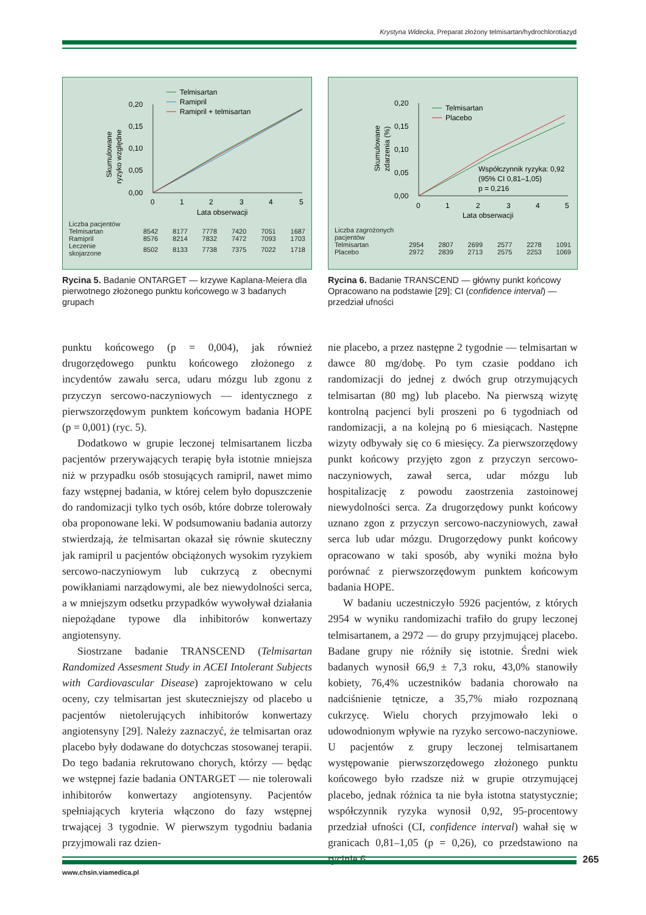Krystyna Widecka, Preparat złożony telmisartan/hydrochlorotiazyd
Skumulowane
ryzyko względne
0,20
0,15
0,10
0,05
0,00
0
1
2
3
4
5
Lata obserwacji
Telmisartan
Ramipril
Ramipril + telmisartan
| Liczba pacjentów | | | | | | |
| Telmisartan | 8542 | 8177 | 7778 | 7420 | 7051 | 1687 |
| Ramipril | 8576 | 8214 | 7832 | 7472 | 7093 | 1703 |
| Leczenie skojarzone | 8502 | 8133 | 7738 | 7375 | 7022 | 1718 |
Rycina 5. Badanie ONTARGET — krzywe Kaplana-Meiera dla pierwotnego złożonego punktu końcowego w 3 badanych grupach
Skumulowane
zdarzenia (%)
0,20
0,15
0,10
0,05
0,00
0
1
2
3
4
5
Lata obserwacji
Telmisartan
Placebo
Współczynnik ryzyka: 0,92
(95% CI 0,81–1,05)
p = 0,216
| Liczba zagrożonych pacjentów | | | | | | |
| Telmisartan | 2954 | 2807 | 2699 | 2577 | 2278 | 1091 |
| Placebo | 2972 | 2839 | 2713 | 2575 | 2253 | 1069 |
Rycina 6. Badanie TRANSCEND — główny punkt końcowy Opracowano na podstawie [29]; CI (confidence interval) — przedział ufności
punktu końcowego (p = 0,004), jak również drugorzędowego punktu końcowego złożonego z incydentów zawału serca, udaru mózgu lub zgonu z przyczyn sercowo-naczyniowych — identycznego z pierwszorzędowym punktem końcowym badania HOPE (p = 0,001) (ryc. 5).
Dodatkowo w grupie leczonej telmisartanem liczba pacjentów przerywających terapię była istotnie mniejsza niż w przypadku osób stosujących ramipril, nawet mimo fazy wstępnej badania, w której celem było dopuszczenie do randomizacji tylko tych osób, które dobrze tolerowały oba proponowane leki. W podsumowaniu badania autorzy stwierdzają, że telmisartan okazał się równie skuteczny jak ramipril u pacjentów obciążonych wysokim ryzykiem sercowo-naczyniowym lub cukrzycą z obecnymi powikłaniami narządowymi, ale bez niewydolności serca, a w mniejszym odsetku przypadków wywoływał działania niepożądane typowe dla inhibitorów konwertazy angiotensyny.
Siostrzane badanie TRANSCEND (Telmisartan Randomized Assesment Study in ACEI Intolerant Subjects with Cardiovascular Disease) zaprojektowano w celu oceny, czy telmisartan jest skuteczniejszy od placebo u pacjentów nietolerujących inhibitorów konwertazy angiotensyny [29]. Należy zaznaczyć, że telmisartan oraz placebo były dodawane do dotychczas stosowanej terapii. Do tego badania rekrutowano chorych, którzy — będąc we wstępnej fazie badania ONTARGET — nie tolerowali inhibitorów konwertazy angiotensyny. Pacjentów spełniających kryteria włączono do fazy wstępnej trwającej 3 tygodnie. W pierwszym tygodniu badania przyjmowali raz dzien-
nie placebo, a przez następne 2 tygodnie — telmisartan w dawce 80 mg/dobę. Po tym czasie poddano ich randomizacji do jednej z dwóch grup otrzymujących telmisartan (80 mg) lub placebo. Na pierwszą wizytę kontrolną pacjenci byli proszeni po 6 tygodniach od randomizacji, a na kolejną po 6 miesiącach. Następne wizyty odbywały się co 6 miesięcy. Za pierwszorzędowy punkt końcowy przyjęto zgon z przyczyn sercowo-naczyniowych, zawał serca, udar mózgu lub hospitalizację z powodu zaostrzenia zastoinowej niewydolności serca. Za drugorzędowy punkt końcowy uznano zgon z przyczyn sercowo-naczyniowych, zawał serca lub udar mózgu. Drugorzędowy punkt końcowy opracowano w taki sposób, aby wyniki można było porównać z pierwszorzędowym punktem końcowym badania HOPE.
W badaniu uczestniczyło 5926 pacjentów, z których 2954 w wyniku randomizachi trafiło do grupy leczonej telmisartanem, a 2972 — do grupy przyjmującej placebo. Badane grupy nie różniły się istotnie. Średni wiek badanych wynosił 66,9 ± 7,3 roku, 43,0% stanowiły kobiety, 76,4% uczestników badania chorowało na nadciśnienie tętnicze, a 35,7% miało rozpoznaną cukrzycę. Wielu chorych przyjmowało leki o udowodnionym wpływie na ryzyko sercowo-naczyniowe. U pacjentów z grupy leczonej telmisartanem występowanie pierwszorzędowego złożonego punktu końcowego było rzadsze niż w grupie otrzymującej placebo, jednak różnica ta nie była istotna statystycznie; współczynnik ryzyka wynosił 0,92, 95-procentowy przedział ufności (CI, confidence interval) wahał się w granicach 0,81–1,05 (p = 0,26), co przedstawiono na rycinie 6.
265
www.chsin.viamedica.pl